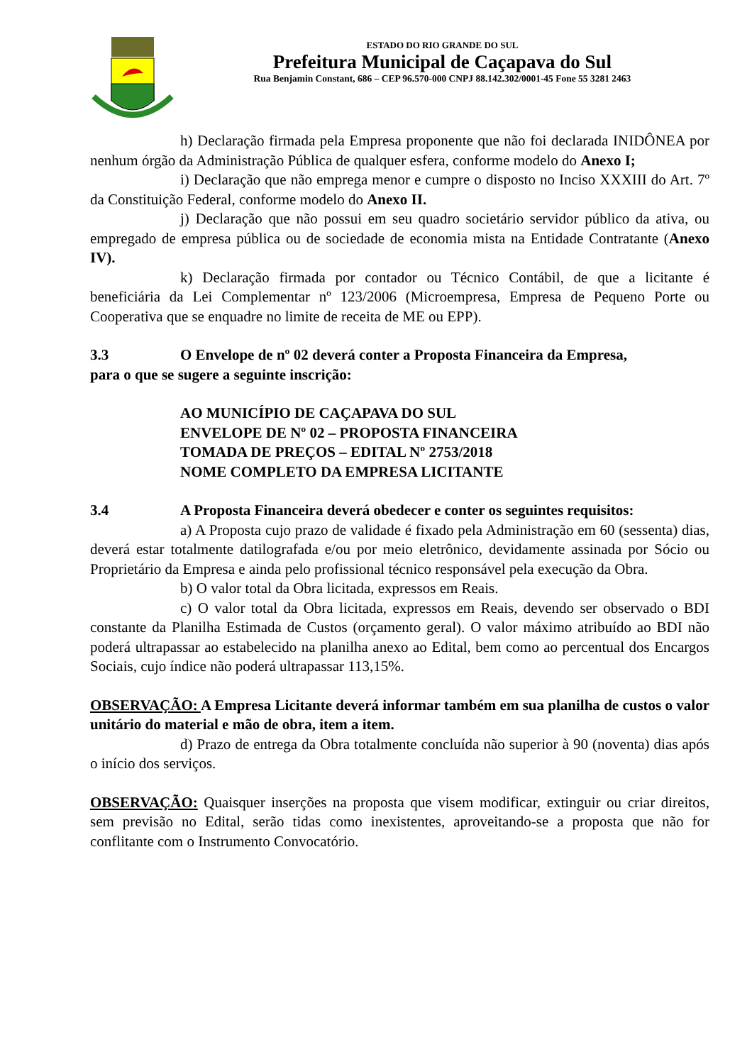ESTADO DO RIO GRANDE DO SUL
Prefeitura Municipal de Caçapava do Sul
Rua Benjamin Constant, 686 – CEP 96.570-000 CNPJ 88.142.302/0001-45 Fone 55 3281 2463
h) Declaração firmada pela Empresa proponente que não foi declarada INIDÔNEA por nenhum órgão da Administração Pública de qualquer esfera, conforme modelo do Anexo I;
i) Declaração que não emprega menor e cumpre o disposto no Inciso XXXIII do Art. 7º da Constituição Federal, conforme modelo do Anexo II.
j) Declaração que não possui em seu quadro societário servidor público da ativa, ou empregado de empresa pública ou de sociedade de economia mista na Entidade Contratante (Anexo IV).
k) Declaração firmada por contador ou Técnico Contábil, de que a licitante é beneficiária da Lei Complementar nº 123/2006 (Microempresa, Empresa de Pequeno Porte ou Cooperativa que se enquadre no limite de receita de ME ou EPP).
3.3 O Envelope de nº 02 deverá conter a Proposta Financeira da Empresa,
para o que se sugere a seguinte inscrição:
AO MUNICÍPIO DE CAÇAPAVA DO SUL
ENVELOPE DE Nº 02 – PROPOSTA FINANCEIRA
TOMADA DE PREÇOS – EDITAL Nº 2753/2018
NOME COMPLETO DA EMPRESA LICITANTE
3.4 A Proposta Financeira deverá obedecer e conter os seguintes requisitos:
a) A Proposta cujo prazo de validade é fixado pela Administração em 60 (sessenta) dias, deverá estar totalmente datilografada e/ou por meio eletrônico, devidamente assinada por Sócio ou Proprietário da Empresa e ainda pelo profissional técnico responsável pela execução da Obra.
b) O valor total da Obra licitada, expressos em Reais.
c) O valor total da Obra licitada, expressos em Reais, devendo ser observado o BDI constante da Planilha Estimada de Custos (orçamento geral). O valor máximo atribuído ao BDI não poderá ultrapassar ao estabelecido na planilha anexo ao Edital, bem como ao percentual dos Encargos Sociais, cujo índice não poderá ultrapassar 113,15%.
OBSERVAÇÃO: A Empresa Licitante deverá informar também em sua planilha de custos o valor unitário do material e mão de obra, item a item.
d) Prazo de entrega da Obra totalmente concluída não superior à 90 (noventa) dias após o início dos serviços.
OBSERVAÇÃO: Quaisquer inserções na proposta que visem modificar, extinguir ou criar direitos, sem previsão no Edital, serão tidas como inexistentes, aproveitando-se a proposta que não for conflitante com o Instrumento Convocatório.